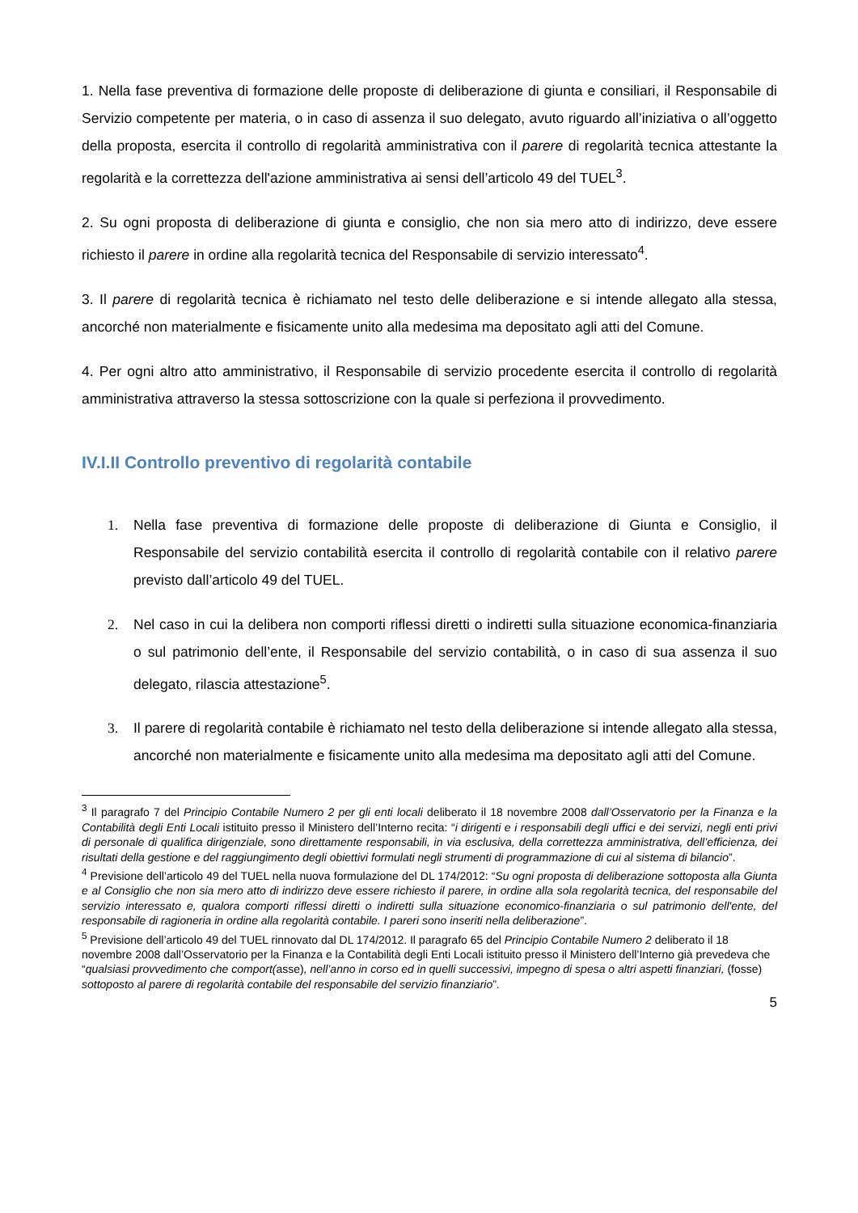1. Nella fase preventiva di formazione delle proposte di deliberazione di giunta e consiliari, il Responsabile di Servizio competente per materia, o in caso di assenza il suo delegato, avuto riguardo all’iniziativa o all’oggetto della proposta, esercita il controllo di regolarità amministrativa con il parere di regolarità tecnica attestante la regolarità e la correttezza dell'azione amministrativa ai sensi dell’articolo 49 del TUEL<sup>3</sup>.
2. Su ogni proposta di deliberazione di giunta e consiglio, che non sia mero atto di indirizzo, deve essere richiesto il parere in ordine alla regolarità tecnica del Responsabile di servizio interessato<sup>4</sup>.
3. Il parere di regolarità tecnica è richiamato nel testo delle deliberazione e si intende allegato alla stessa, ancorché non materialmente e fisicamente unito alla medesima ma depositato agli atti del Comune.
4. Per ogni altro atto amministrativo, il Responsabile di servizio procedente esercita il controllo di regolarità amministrativa attraverso la stessa sottoscrizione con la quale si perfeziona il provvedimento.
IV.I.II Controllo preventivo di regolarità contabile
1. Nella fase preventiva di formazione delle proposte di deliberazione di Giunta e Consiglio, il Responsabile del servizio contabilità esercita il controllo di regolarità contabile con il relativo parere previsto dall’articolo 49 del TUEL.
2. Nel caso in cui la delibera non comporti riflessi diretti o indiretti sulla situazione economica-finanziaria o sul patrimonio dell’ente, il Responsabile del servizio contabilità, o in caso di sua assenza il suo delegato, rilascia attestazione<sup>5</sup>.
3. Il parere di regolarità contabile è richiamato nel testo della deliberazione si intende allegato alla stessa, ancorché non materialmente e fisicamente unito alla medesima ma depositato agli atti del Comune.
<sup>3</sup> Il paragrafo 7 del Principio Contabile Numero 2 per gli enti locali deliberato il 18 novembre 2008 dall’Osservatorio per la Finanza e la Contabilità degli Enti Locali istituito presso il Ministero dell’Interno recita: “i dirigenti e i responsabili degli uffici e dei servizi, negli enti privi di personale di qualifica dirigenziale, sono direttamente responsabili, in via esclusiva, della correttezza amministrativa, dell’efficienza, dei risultati della gestione e del raggiungimento degli obiettivi formulati negli strumenti di programmazione di cui al sistema di bilancio”.
<sup>4</sup> Previsione dell’articolo 49 del TUEL nella nuova formulazione del DL 174/2012: “Su ogni proposta di deliberazione sottoposta alla Giunta e al Consiglio che non sia mero atto di indirizzo deve essere richiesto il parere, in ordine alla sola regolarità tecnica, del responsabile del servizio interessato e, qualora comporti riflessi diretti o indiretti sulla situazione economico-finanziaria o sul patrimonio dell'ente, del responsabile di ragioneria in ordine alla regolarità contabile. I pareri sono inseriti nella deliberazione”.
<sup>5</sup> Previsione dell’articolo 49 del TUEL rinnovato dal DL 174/2012. Il paragrafo 65 del Principio Contabile Numero 2 deliberato il 18 novembre 2008 dall’Osservatorio per la Finanza e la Contabilità degli Enti Locali istituito presso il Ministero dell’Interno già prevedeva che “qualsiasi provvedimento che comport(asse), nell’anno in corso ed in quelli successivi, impegno di spesa o altri aspetti finanziari, (fosse) sottoposto al parere di regolarità contabile del responsabile del servizio finanziario”.
5